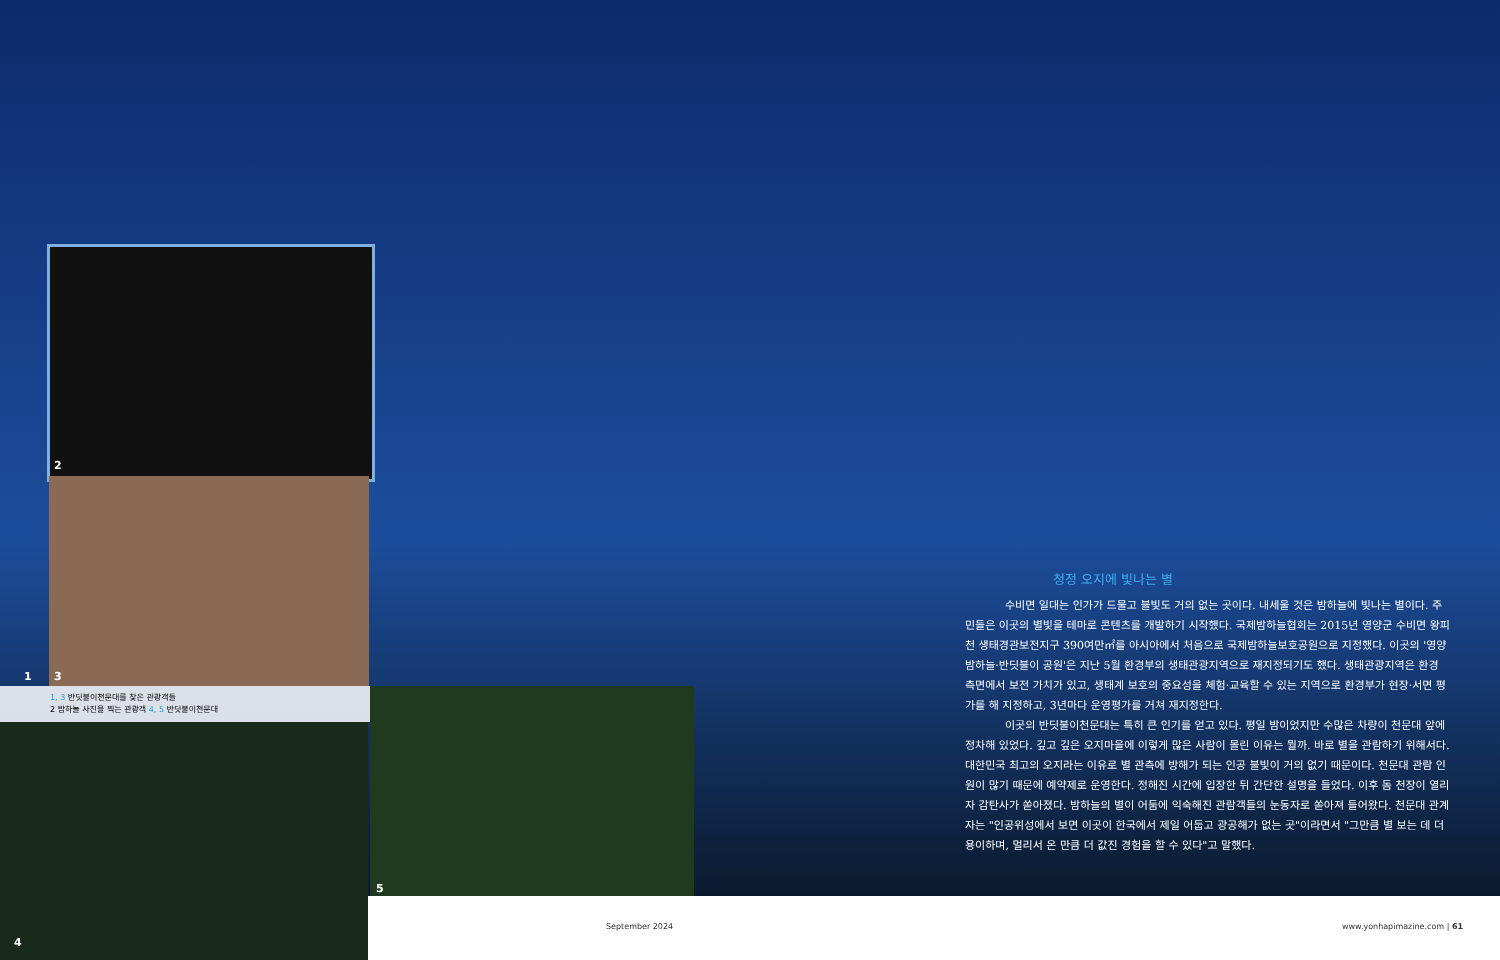2
1 3
4
5
1, 3 반딧불이천문대를 찾은 관광객들
2 밤하늘 사진을 찍는 관광객 4, 5 반딧불이천문대
청정 오지에 빛나는 별
수비면 일대는 인가가 드물고 불빛도 거의 없는 곳이다. 내세울 것은 밤하늘에 빛나는 별이다. 주민들은 이곳의 별빛을 테마로 콘텐츠를 개발하기 시작했다. 국제밤하늘협회는 2015년 영양군 수비면 왕피천 생태경관보전지구 390여만㎡를 아시아에서 처음으로 국제밤하늘보호공원으로 지정했다. 이곳의 '영양 밤하늘·반딧불이 공원'은 지난 5월 환경부의 생태관광지역으로 재지정되기도 했다. 생태관광지역은 환경 측면에서 보전 가치가 있고, 생태계 보호의 중요성을 체험·교육할 수 있는 지역으로 환경부가 현장·서면 평가를 해 지정하고, 3년마다 운영평가를 거쳐 재지정한다.
이곳의 반딧불이천문대는 특히 큰 인기를 얻고 있다. 평일 밤이었지만 수많은 차량이 천문대 앞에 정차해 있었다. 깊고 깊은 오지마을에 이렇게 많은 사람이 몰린 이유는 뭘까. 바로 별을 관람하기 위해서다. 대한민국 최고의 오지라는 이유로 별 관측에 방해가 되는 인공 불빛이 거의 없기 때문이다. 천문대 관람 인원이 많기 때문에 예약제로 운영한다. 정해진 시간에 입장한 뒤 간단한 설명을 들었다. 이후 돔 천장이 열리자 감탄사가 쏟아졌다. 밤하늘의 별이 어둠에 익숙해진 관람객들의 눈동자로 쏟아져 들어왔다. 천문대 관계자는 "인공위성에서 보면 이곳이 한국에서 제일 어둡고 광공해가 없는 곳"이라면서 "그만큼 별 보는 데 더 용이하며, 멀리서 온 만큼 더 값진 경험을 할 수 있다"고 말했다.
September 2024 www.yonhapimazine.com | 61